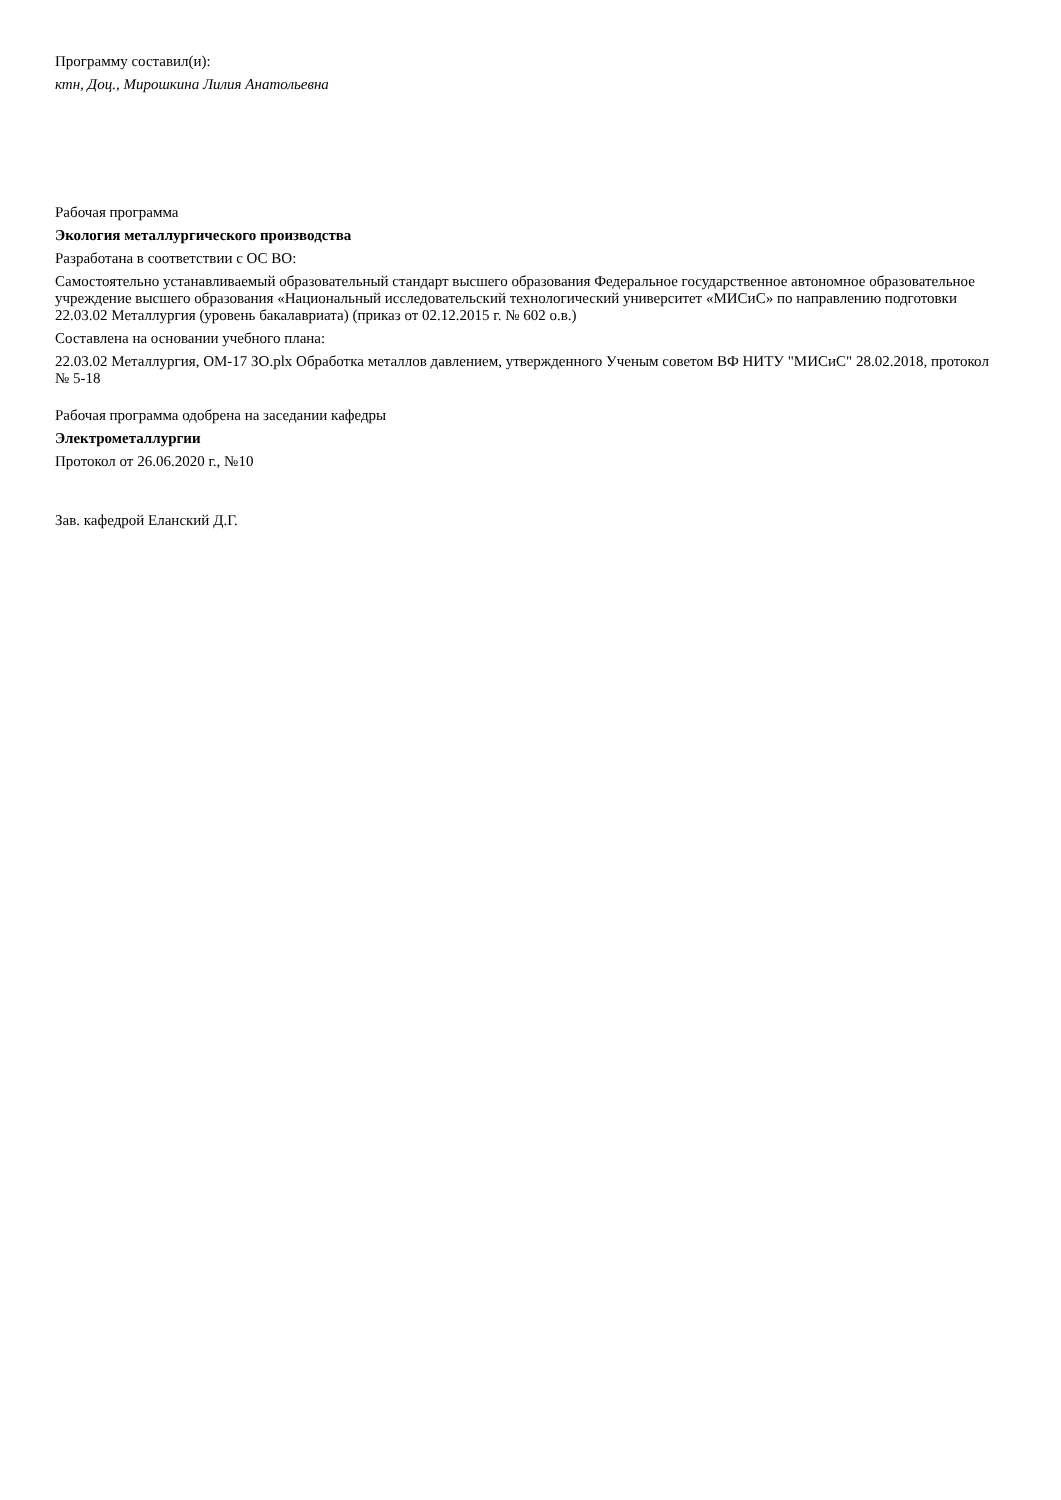Программу составил(и):
ктн, Доц., Мирошкина Лилия Анатольевна
Рабочая программа
Экология металлургического производства
Разработана в соответствии с ОС ВО:
Самостоятельно устанавливаемый образовательный стандарт высшего образования Федеральное государственное автономное образовательное учреждение высшего образования «Национальный исследовательский технологический университет «МИСиС» по направлению подготовки 22.03.02 Металлургия (уровень бакалавриата) (приказ от 02.12.2015 г. № 602 о.в.)
Составлена на основании учебного плана:
22.03.02 Металлургия, ОМ-17 ЗО.plx Обработка металлов давлением, утвержденного Ученым советом ВФ НИТУ "МИСиС" 28.02.2018, протокол № 5-18
Рабочая программа одобрена на заседании кафедры
Электрометаллургии
Протокол от 26.06.2020 г., №10
Зав. кафедрой Еланский Д.Г.